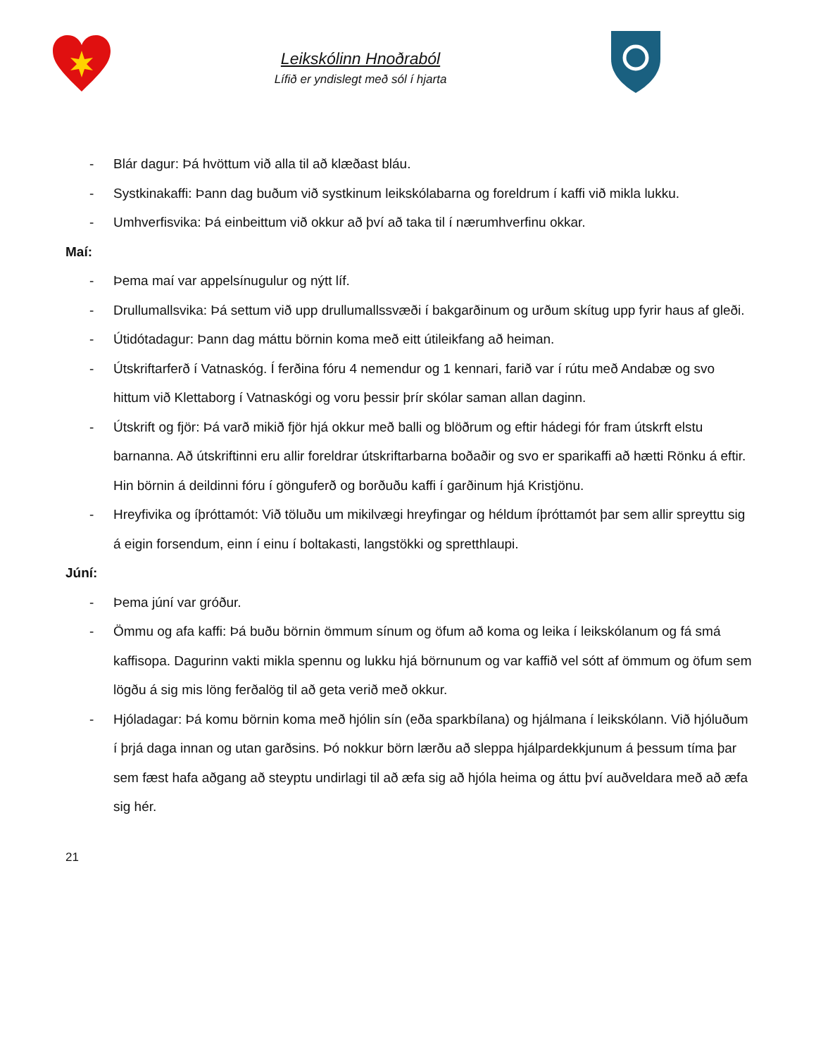Leikskólinn Hnoðraból
Lífið er yndislegt með sól í hjarta
- Blár dagur: Þá hvöttum við alla til að klæðast bláu.
- Systkinakaffi: Þann dag buðum við systkinum leikskólabarna og foreldrum í kaffi við mikla lukku.
- Umhverfisvika: Þá einbeittum við okkur að því að taka til í nærumhverfinu okkar.
Maí:
- Þema maí var appelsínugulur og nýtt líf.
- Drullumallsvika: Þá settum við upp drullumallssvæði í bakgarðinum og urðum skítug upp fyrir haus af gleði.
- Útidótadagur: Þann dag máttu börnin koma með eitt útileikfang að heiman.
- Útskriftarferð í Vatnaskóg. Í ferðina fóru 4 nemendur og 1 kennari, farið var í rútu með Andabæ og svo hittum við Klettaborg í Vatnaskógi og voru þessir þrír skólar saman allan daginn.
- Útskrift og fjör: Þá varð mikið fjör hjá okkur með balli og blöðrum og eftir hádegi fór fram útskrft elstu barnanna. Að útskriftinni eru allir foreldrar útskriftarbarna boðaðir og svo er sparikaffi að hætti Rönku á eftir. Hin börnin á deildinni fóru í gönguferð og borðuðu kaffi í garðinum hjá Kristjönu.
- Hreyfivika og íþróttamót: Við töluðu um mikilvægi hreyfingar og héldum íþróttamót þar sem allir spreyttu sig á eigin forsendum, einn í einu í boltakasti, langstökki og spretthlaupi.
Júní:
- Þema júní var gróður.
- Ömmu og afa kaffi: Þá buðu börnin ömmum sínum og öfum að koma og leika í leikskólanum og fá smá kaffisopa. Dagurinn vakti mikla spennu og lukku hjá börnunum og var kaffið vel sótt af ömmum og öfum sem lögðu á sig mis löng ferðalög til að geta verið með okkur.
- Hjóladagar: Þá komu börnin koma með hjólin sín (eða sparkbílana) og hjálmana í leikskólann. Við hjóluðum í þrjá daga innan og utan garðsins. Þó nokkur börn lærðu að sleppa hjálpardekkjunum á þessum tíma þar sem fæst hafa aðgang að steyptu undirlagi til að æfa sig að hjóla heima og áttu því auðveldara með að æfa sig hér.
21